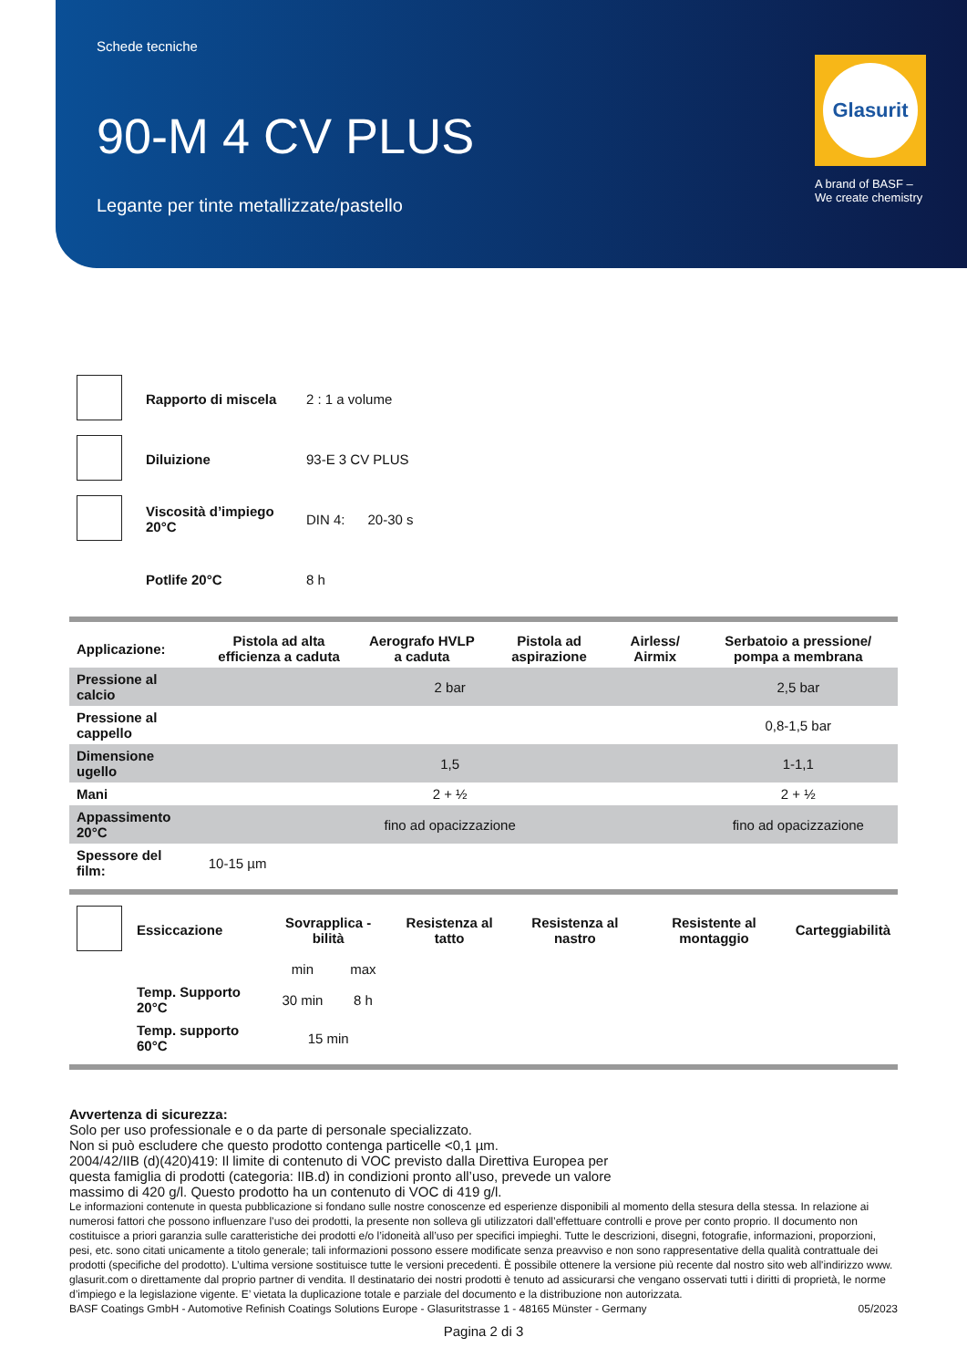Schede tecniche
90-M 4 CV PLUS
Legante per tinte metallizzate/pastello
Glasurit
A brand of BASF –
We create chemistry
| | Rapporto di miscela | 2 : 1 a volume |
| | Diluizione | 93-E 3 CV PLUS |
| | Viscosità d’impiego 20°C | DIN 4: 20-30 s |
| | Potlife 20°C | 8 h |
| Applicazione: | Pistola ad alta efficienza a caduta | Aerografo HVLP a caduta | Pistola ad aspirazione | Airless/ Airmix | Serbatoio a pressione/ pompa a membrana |
| --- | --- | --- | --- | --- | --- |
| Pressione al calcio | 2 bar | | | | 2,5 bar |
| Pressione al cappello | | | | | 0,8-1,5 bar |
| Dimensione ugello | 1,5 | | | | 1-1,1 |
| Mani | 2 + ½ | | | | 2 + ½ |
| Appassimento 20°C | fino ad opacizzazione | | | | fino ad opacizzazione |
| Spessore del film: | 10-15 µm | | | | |
| | Essiccazione | Sovrapplica -bilità | | Resistenza al tatto | Resistenza al nastro | Resistente al montaggio | Carteggiabilità |
| | | min | max | | | | |
| | Temp. Supporto 20°C | 30 min | 8 h | | | | |
| | Temp. supporto 60°C | 15 min | | | | | |
Avvertenza di sicurezza:
Solo per uso professionale e o da parte di personale specializzato.
Non si può escludere che questo prodotto contenga particelle <0,1 µm.
2004/42/IIB (d)(420)419: Il limite di contenuto di VOC previsto dalla Direttiva Europea per
questa famiglia di prodotti (categoria: IIB.d) in condizioni pronto all’uso, prevede un valore
massimo di 420 g/l. Questo prodotto ha un contenuto di VOC di 419 g/l.
Le informazioni contenute in questa pubblicazione si fondano sulle nostre conoscenze ed esperienze disponibili al momento della stesura della stessa. In relazione ai numerosi fattori che possono influenzare l’uso dei prodotti, la presente non solleva gli utilizzatori dall’effettuare controlli e prove per conto proprio. Il documento non costituisce a priori garanzia sulle caratteristiche dei prodotti e/o l’idoneità all’uso per specifici impieghi. Tutte le descrizioni, disegni, fotografie, informazioni, proporzioni, pesi, etc. sono citati unicamente a titolo generale; tali informazioni possono essere modificate senza preavviso e non sono rappresentative della qualità contrattuale dei prodotti (specifiche del prodotto). L’ultima versione sostituisce tutte le versioni precedenti. È possibile ottenere la versione più recente dal nostro sito web all'indirizzo www. glasurit.com o direttamente dal proprio partner di vendita. Il destinatario dei nostri prodotti è tenuto ad assicurarsi che vengano osservati tutti i diritti di proprietà, le norme d’impiego e la legislazione vigente. E’ vietata la duplicazione totale e parziale del documento e la distribuzione non autorizzata.
BASF Coatings GmbH - Automotive Refinish Coatings Solutions Europe - Glasuritstrasse 1 - 48165 Münster - Germany 05/2023
Pagina 2 di 3